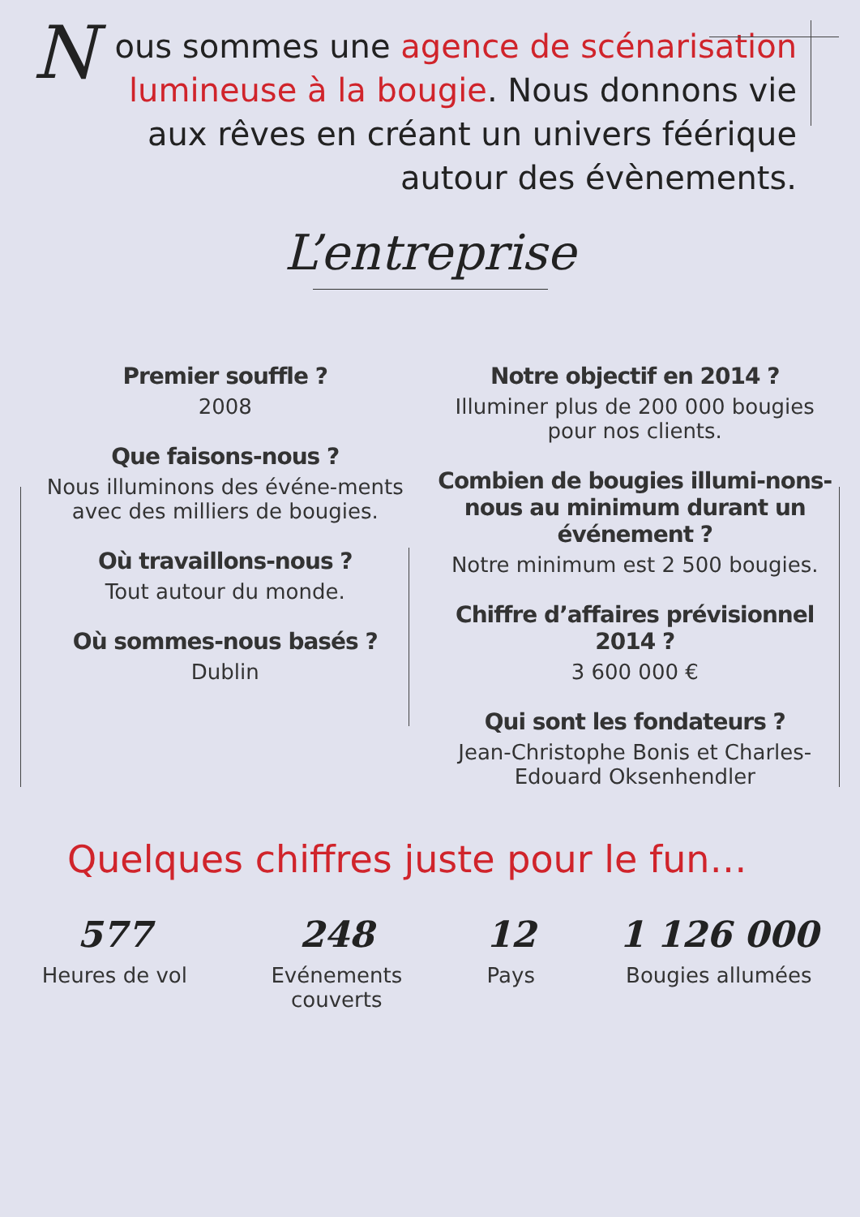Nous sommes une agence de scénarisation lumineuse à la bougie. Nous donnons vie aux rêves en créant un univers féérique autour des évènements.
L’entreprise
Premier souffle ?
2008
Que faisons-nous ?
Nous illuminons des événe-ments avec des milliers de bougies.
Où travaillons-nous ?
Tout autour du monde.
Où sommes-nous basés ?
Dublin
Notre objectif en 2014 ?
Illuminer plus de 200 000 bougies pour nos clients.
Combien de bougies illumi-nons-nous au minimum durant un événement ?
Notre minimum est 2 500 bougies.
Chiffre d’affaires prévisionnel 2014 ?
3 600 000 €
Qui sont les fondateurs ?
Jean-Christophe Bonis et Charles-Edouard Oksenhendler
Quelques chiffres juste pour le fun…
577
Heures de vol
248
Evénements
couverts
12
Pays
1 126 000
Bougies allumées